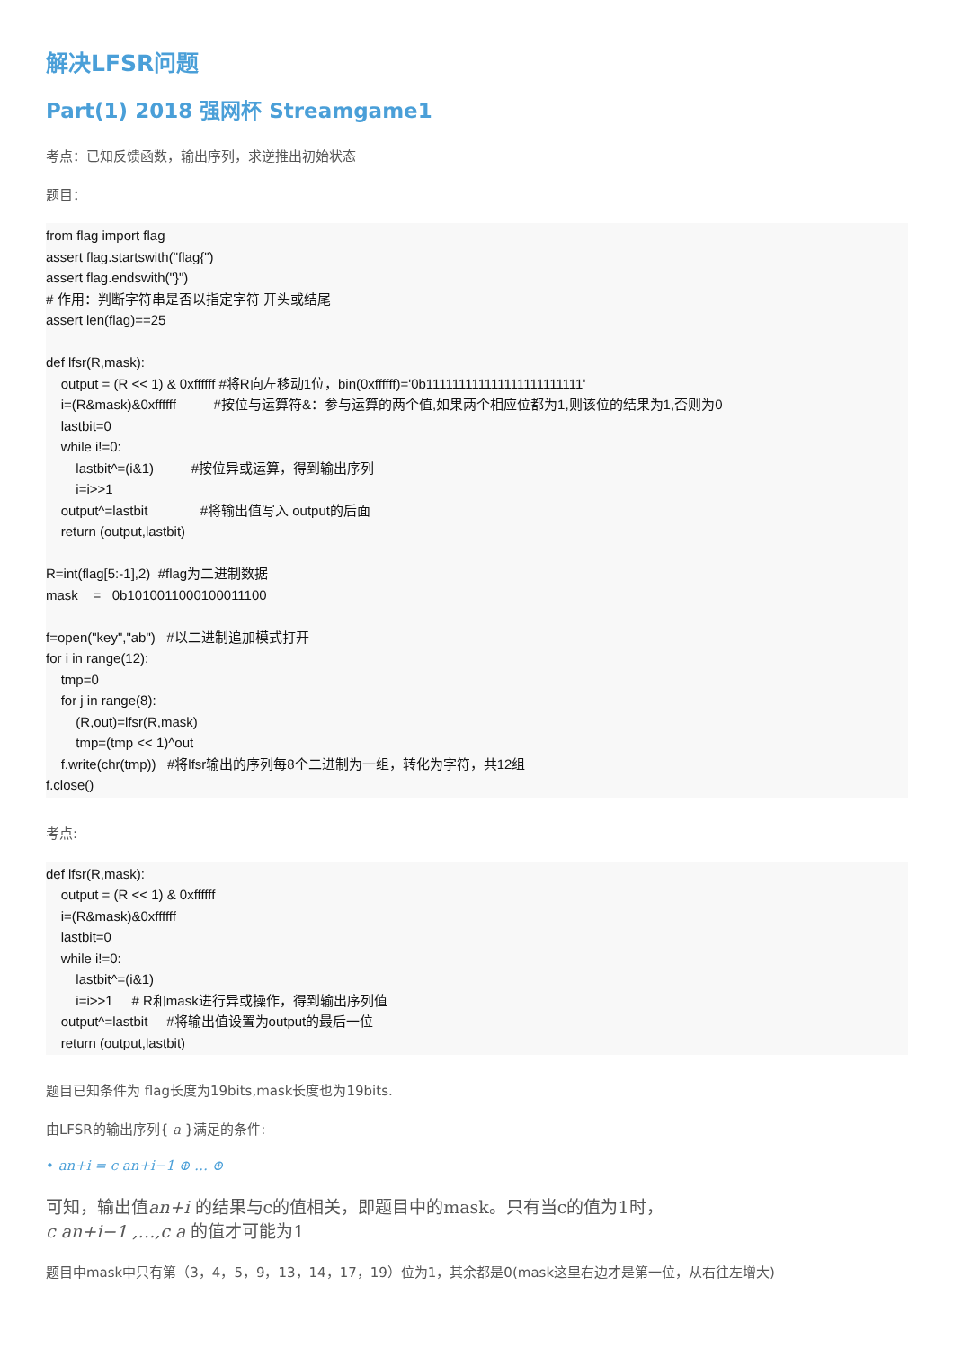解决LFSR问题
Part(1) 2018 强网杯 Streamgame1
考点：已知反馈函数，输出序列，求逆推出初始状态
题目：
from flag import flag
assert flag.startswith("flag{")
assert flag.endswith("}")
# 作用：判断字符串是否以指定字符 开头或结尾
assert len(flag)==25

def lfsr(R,mask):
    output = (R << 1) & 0xffffff #将R向左移动1位，bin(0xffffff)='0b111111111111111111111111'
    i=(R&mask)&0xffffff          #按位与运算符&：参与运算的两个值,如果两个相应位都为1,则该位的结果为1,否则为0
    lastbit=0
    while i!=0:
        lastbit^=(i&1)          #按位异或运算，得到输出序列
        i=i>>1
    output^=lastbit              #将输出值写入 output的后面
    return (output,lastbit)

R=int(flag[5:-1],2)  #flag为二进制数据
mask    =   0b1010011000100011100

f=open("key","ab")   #以二进制追加模式打开
for i in range(12):
    tmp=0
    for j in range(8):
        (R,out)=lfsr(R,mask)
        tmp=(tmp << 1)^out
    f.write(chr(tmp))   #将lfsr输出的序列每8个二进制为一组，转化为字符，共12组
f.close()
考点:
def lfsr(R,mask):
    output = (R << 1) & 0xffffff
    i=(R&mask)&0xffffff
    lastbit=0
    while i!=0:
        lastbit^=(i&1)
        i=i>>1     # R和mask进行异或操作，得到输出序列值
    output^=lastbit     #将输出值设置为output的最后一位
    return (output,lastbit)
题目已知条件为 flag长度为19bits,mask长度也为19bits.
由LFSR的输出序列{ a }满足的条件:
• an+i = c an+i−1 ⊕ … ⊕
可知，输出值an+i 的结果与c的值相关，即题目中的mask。只有当c的值为1时，
c an+i−1 ,…,c a 的值才可能为1
题目中mask中只有第（3，4，5，9，13，14，17，19）位为1，其余都是0(mask这里右边才是第一位，从右往左增大)